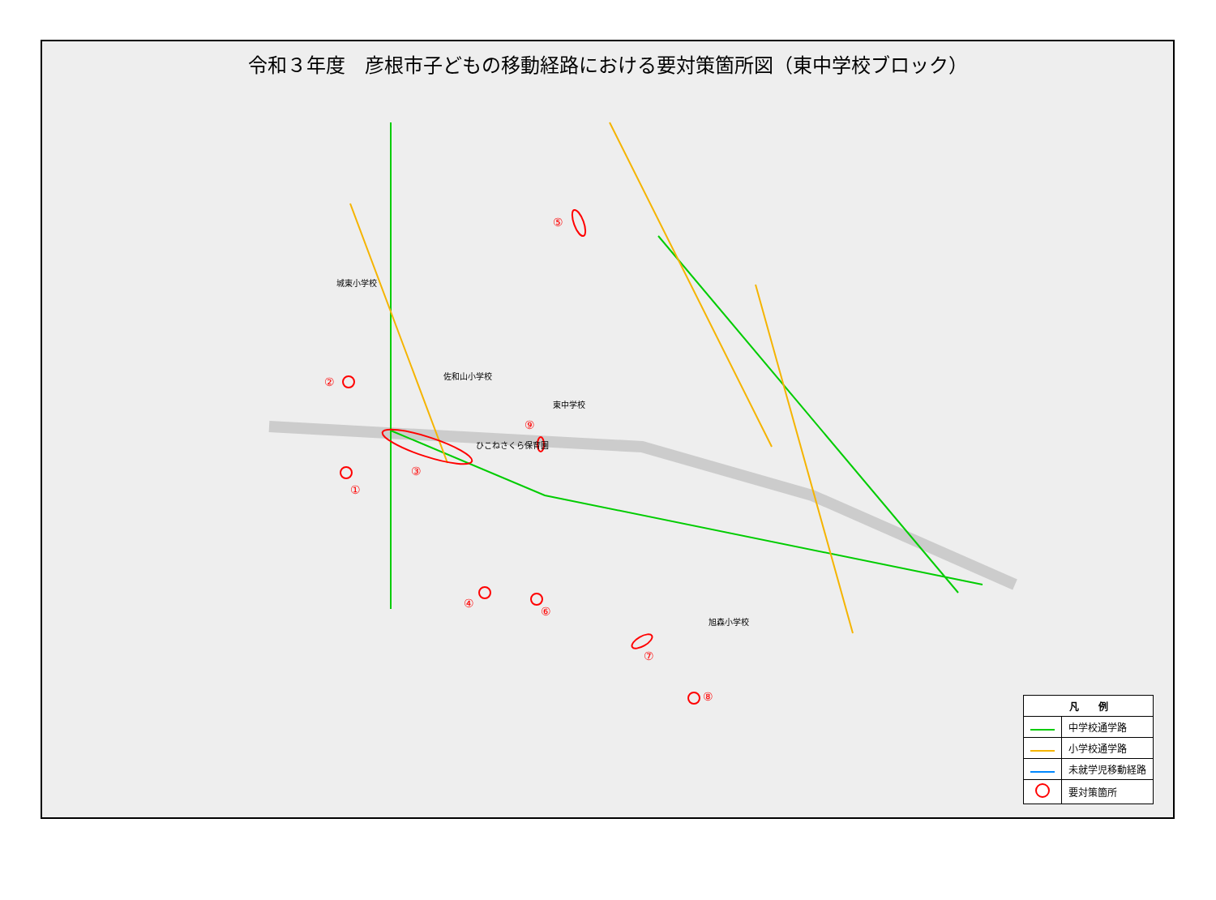令和３年度　彦根市子どもの移動経路における要対策箇所図（東中学校ブロック）
城東小学校
佐和山小学校
東中学校
ひこねさくら保育園
旭森小学校
①
②
③
④
⑤
⑥
⑦
⑧
⑨
| 凡 例 | |
| --- | --- |
| | 中学校通学路 |
| | 小学校通学路 |
| | 未就学児移動経路 |
| | 要対策箇所 |